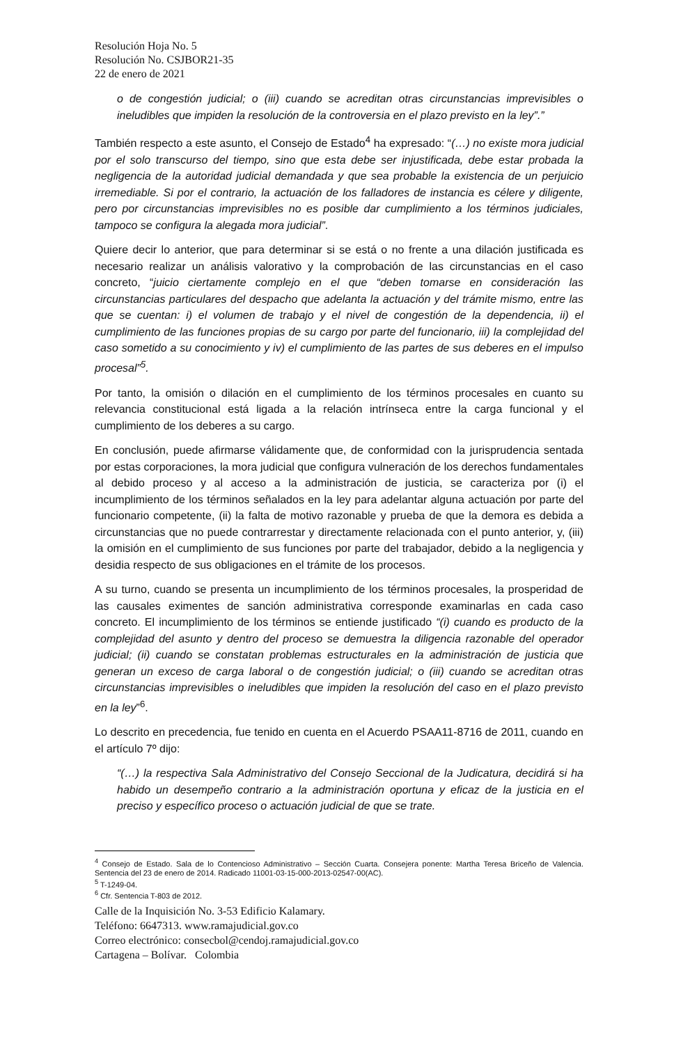Resolución Hoja No. 5
Resolución No. CSJBOR21-35
22 de enero de 2021
o de congestión judicial; o (iii) cuando se acreditan otras circunstancias imprevisibles o ineludibles que impiden la resolución de la controversia en el plazo previsto en la ley”.”
También respecto a este asunto, el Consejo de Estado<sup>4</sup> ha expresado: “(…) no existe mora judicial por el solo transcurso del tiempo, sino que esta debe ser injustificada, debe estar probada la negligencia de la autoridad judicial demandada y que sea probable la existencia de un perjuicio irremediable. Si por el contrario, la actuación de los falladores de instancia es célere y diligente, pero por circunstancias imprevisibles no es posible dar cumplimiento a los términos judiciales, tampoco se configura la alegada mora judicial”.
Quiere decir lo anterior, que para determinar si se está o no frente a una dilación justificada es necesario realizar un análisis valorativo y la comprobación de las circunstancias en el caso concreto, “juicio ciertamente complejo en el que “deben tomarse en consideración las circunstancias particulares del despacho que adelanta la actuación y del trámite mismo, entre las que se cuentan: i) el volumen de trabajo y el nivel de congestión de la dependencia, ii) el cumplimiento de las funciones propias de su cargo por parte del funcionario, iii) la complejidad del caso sometido a su conocimiento y iv) el cumplimiento de las partes de sus deberes en el impulso procesal”<sup>5</sup>.
Por tanto, la omisión o dilación en el cumplimiento de los términos procesales en cuanto su relevancia constitucional está ligada a la relación intrínseca entre la carga funcional y el cumplimiento de los deberes a su cargo.
En conclusión, puede afirmarse válidamente que, de conformidad con la jurisprudencia sentada por estas corporaciones, la mora judicial que configura vulneración de los derechos fundamentales al debido proceso y al acceso a la administración de justicia, se caracteriza por (i) el incumplimiento de los términos señalados en la ley para adelantar alguna actuación por parte del funcionario competente, (ii) la falta de motivo razonable y prueba de que la demora es debida a circunstancias que no puede contrarrestar y directamente relacionada con el punto anterior, y, (iii) la omisión en el cumplimiento de sus funciones por parte del trabajador, debido a la negligencia y desidia respecto de sus obligaciones en el trámite de los procesos.
A su turno, cuando se presenta un incumplimiento de los términos procesales, la prosperidad de las causales eximentes de sanción administrativa corresponde examinarlas en cada caso concreto. El incumplimiento de los términos se entiende justificado “(i) cuando es producto de la complejidad del asunto y dentro del proceso se demuestra la diligencia razonable del operador judicial; (ii) cuando se constatan problemas estructurales en la administración de justicia que generan un exceso de carga laboral o de congestión judicial; o (iii) cuando se acreditan otras circunstancias imprevisibles o ineludibles que impiden la resolución del caso en el plazo previsto en la ley”<sup>6</sup>.
Lo descrito en precedencia, fue tenido en cuenta en el Acuerdo PSAA11-8716 de 2011, cuando en el artículo 7º dijo:
“(…) la respectiva Sala Administrativo del Consejo Seccional de la Judicatura, decidirá si ha habido un desempeño contrario a la administración oportuna y eficaz de la justicia en el preciso y específico proceso o actuación judicial de que se trate.
<sup>4</sup> Consejo de Estado. Sala de lo Contencioso Administrativo – Sección Cuarta. Consejera ponente: Martha Teresa Briceño de Valencia. Sentencia del 23 de enero de 2014. Radicado 11001-03-15-000-2013-02547-00(AC).
<sup>5</sup> T-1249-04.
<sup>6</sup> Cfr. Sentencia T-803 de 2012.
Calle de la Inquisición No. 3-53 Edificio Kalamary.
Teléfono: 6647313. www.ramajudicial.gov.co
Correo electrónico: consecbol@cendoj.ramajudicial.gov.co
Cartagena – Bolívar. Colombia